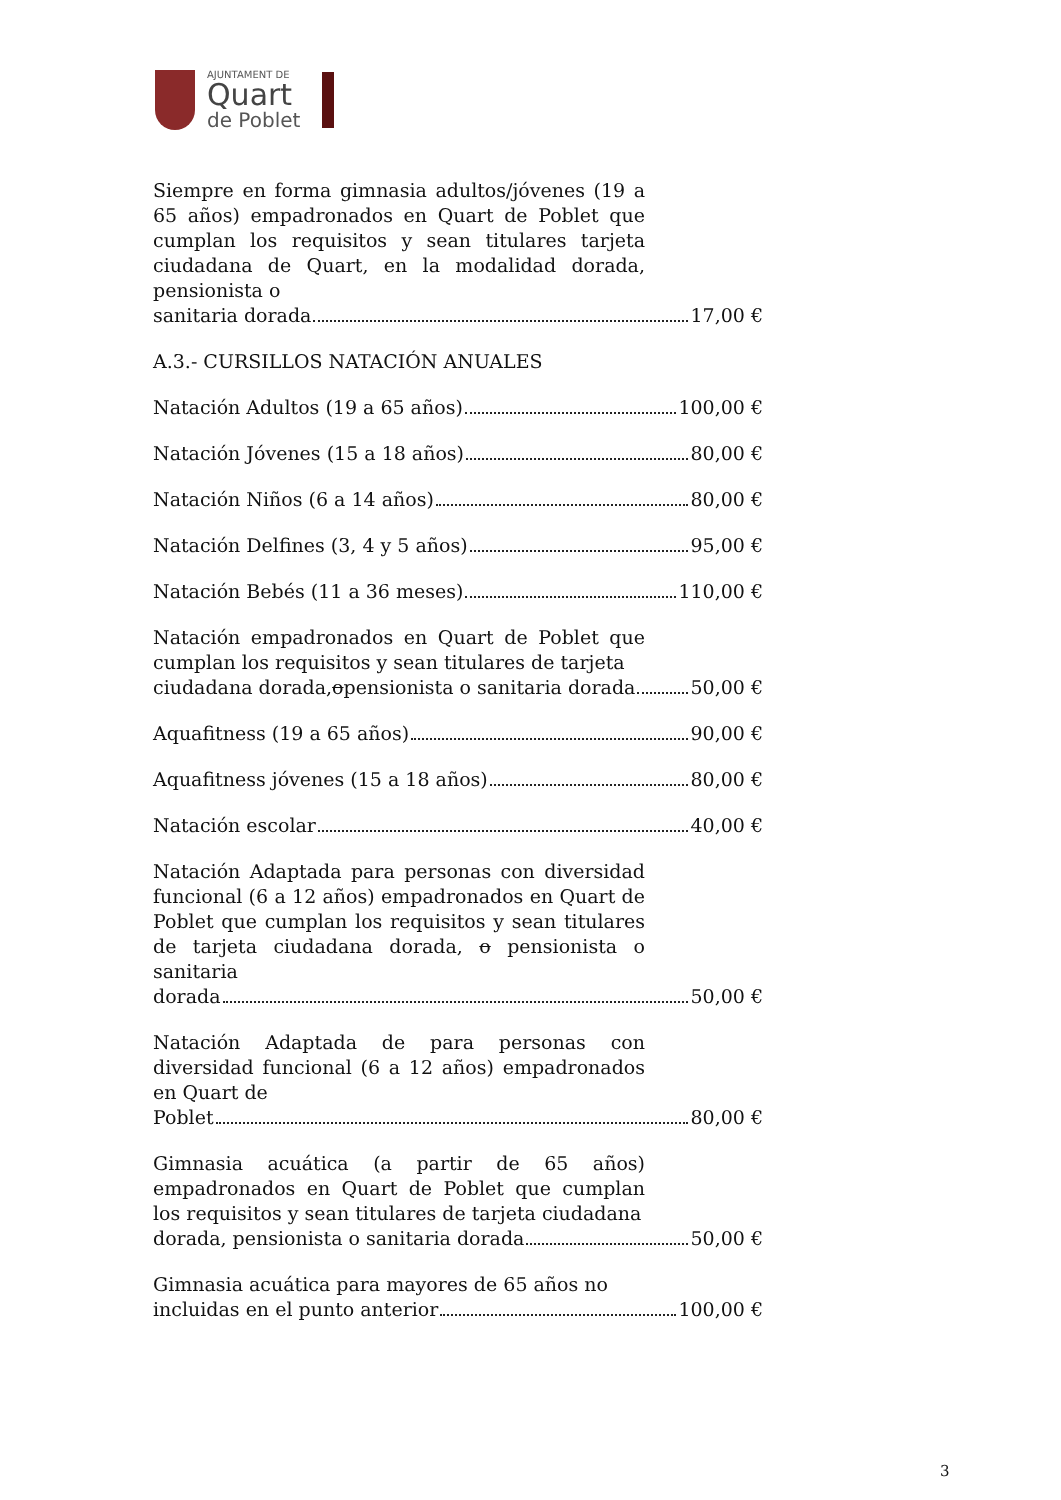AJUNTAMENT DE
Quart
de Poblet
Siempre en forma gimnasia adultos/jóvenes (19 a 65 años) empadronados en Quart de Poblet que cumplan los requisitos y sean titulares tarjeta ciudadana de Quart, en la modalidad dorada, pensionista o
sanitaria dorada 17,00 €
A.3.- CURSILLOS NATACIÓN ANUALES
Natación Adultos (19 a 65 años) 100,00 €
Natación Jóvenes (15 a 18 años) 80,00 €
Natación Niños (6 a 14 años) 80,00 €
Natación Delfines (3, 4 y 5 años) 95,00 €
Natación Bebés (11 a 36 meses) 110,00 €
Natación empadronados en Quart de Poblet que cumplan los requisitos y sean titulares de tarjeta
ciudadana dorada, o pensionista o sanitaria dorada 50,00 €
Aquafitness (19 a 65 años) 90,00 €
Aquafitness jóvenes (15 a 18 años) 80,00 €
Natación escolar 40,00 €
Natación Adaptada para personas con diversidad funcional (6 a 12 años) empadronados en Quart de Poblet que cumplan los requisitos y sean titulares de tarjeta ciudadana dorada, o pensionista o sanitaria
dorada 50,00 €
Natación Adaptada de para personas con diversidad funcional (6 a 12 años) empadronados en Quart de
Poblet 80,00 €
Gimnasia acuática (a partir de 65 años) empadronados en Quart de Poblet que cumplan los requisitos y sean titulares de tarjeta ciudadana
dorada, pensionista o sanitaria dorada 50,00 €
Gimnasia acuática para mayores de 65 años no
incluidas en el punto anterior 100,00 €
3